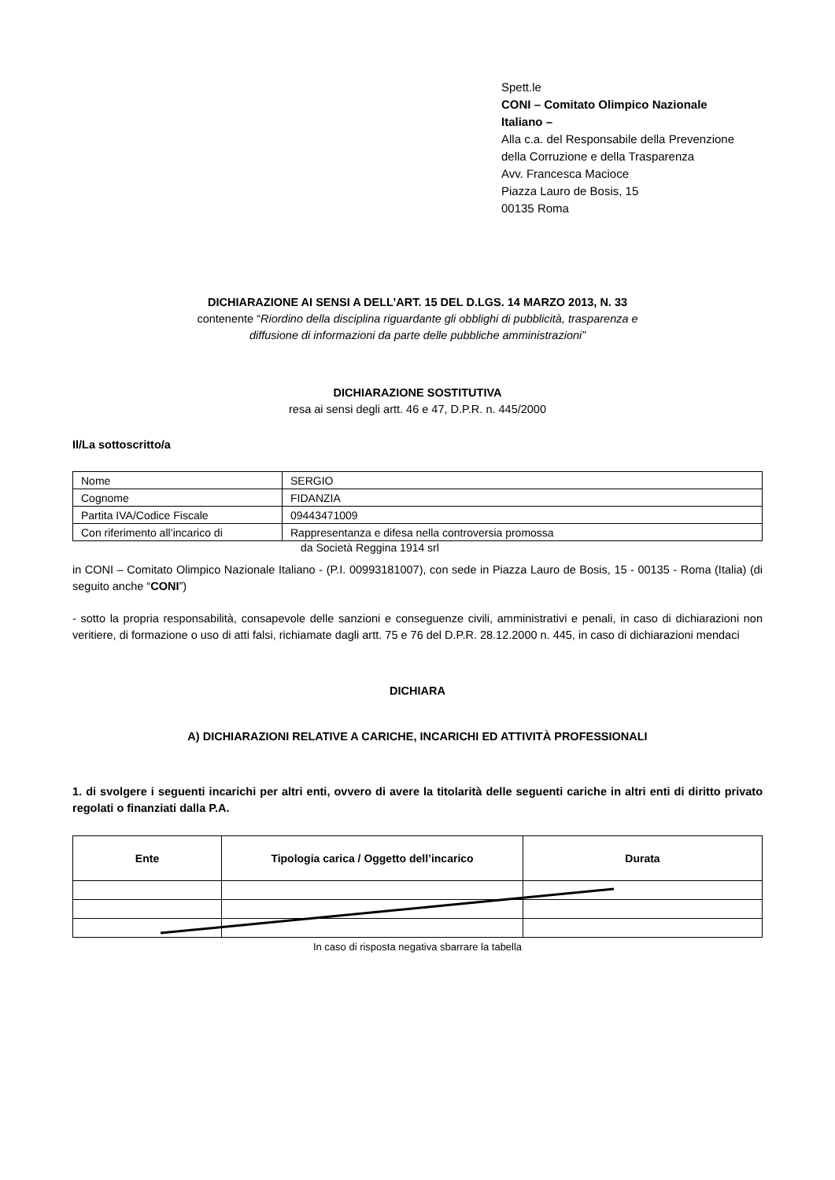Spett.le
CONI – Comitato Olimpico Nazionale
Italiano –
Alla c.a. del Responsabile della Prevenzione
della Corruzione e della Trasparenza
Avv. Francesca Macioce
Piazza Lauro de Bosis, 15
00135 Roma
DICHIARAZIONE AI SENSI A DELL’ART. 15 DEL D.LGS. 14 MARZO 2013, N. 33
contenente “Riordino della disciplina riguardante gli obblighi di pubblicità, trasparenza e
diffusione di informazioni da parte delle pubbliche amministrazioni”
DICHIARAZIONE SOSTITUTIVA
resa ai sensi degli artt. 46 e 47, D.P.R. n. 445/2000
Il/La sottoscritto/a
| Nome | SERGIO |
| Cognome | FIDANZIA |
| Partita IVA/Codice Fiscale | 09443471009 |
| Con riferimento all’incarico di | Rappresentanza e difesa nella controversia promossa |
da Società Reggina 1914 srl
in CONI – Comitato Olimpico Nazionale Italiano - (P.I. 00993181007), con sede in Piazza Lauro de Bosis, 15 - 00135 - Roma (Italia) (di seguito anche “CONI”)
- sotto la propria responsabilità, consapevole delle sanzioni e conseguenze civili, amministrativi e penali, in caso di dichiarazioni non veritiere, di formazione o uso di atti falsi, richiamate dagli artt. 75 e 76 del D.P.R. 28.12.2000 n. 445, in caso di dichiarazioni mendaci
DICHIARA
A) DICHIARAZIONI RELATIVE A CARICHE, INCARICHI ED ATTIVITÀ PROFESSIONALI
1. di svolgere i seguenti incarichi per altri enti, ovvero di avere la titolarità delle seguenti cariche in altri enti di diritto privato regolati o finanziati dalla P.A.
| Ente | Tipologia carica / Oggetto dell’incarico | Durata |
| --- | --- | --- |
In caso di risposta negativa sbarrare la tabella